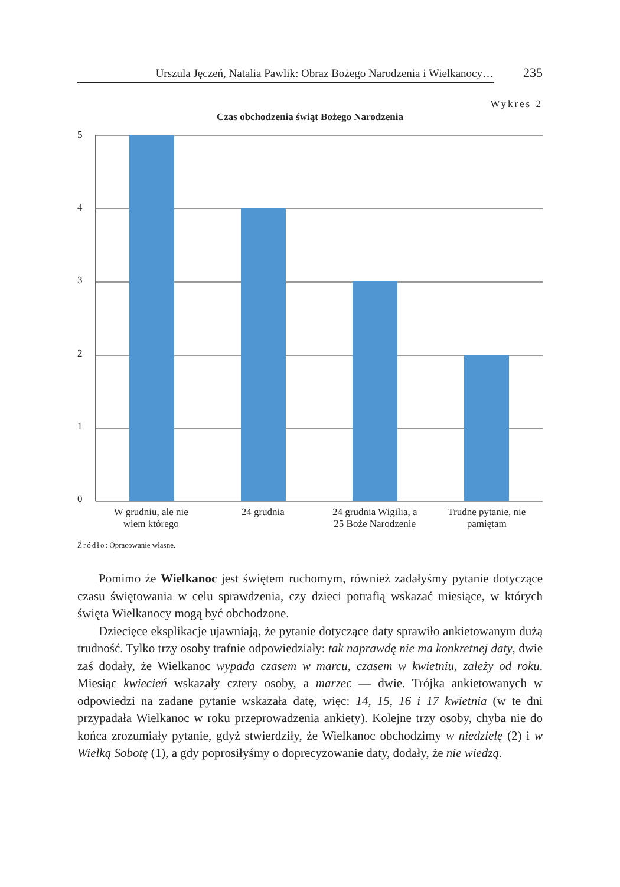Urszula Jęczeń, Natalia Pawlik: Obraz Bożego Narodzenia i Wielkanocy…
235
Wykres 2
Czas obchodzenia świąt Bożego Narodzenia
5
4
3
2
1
0
W grudniu, ale nie
wiem którego
24 grudnia 24 grudnia Wigilia, a
25 Boże Narodzenie
Trudne pytanie, nie
pamiętam
Źródło: Opracowanie własne.
Pomimo że Wielkanoc jest świętem ruchomym, również zadałyśmy pytanie dotyczące czasu świętowania w celu sprawdzenia, czy dzieci potrafią wskazać miesiące, w których święta Wielkanocy mogą być obchodzone.
Dziecięce eksplikacje ujawniają, że pytanie dotyczące daty sprawiło ankietowanym dużą trudność. Tylko trzy osoby trafnie odpowiedziały: tak naprawdę nie ma konkretnej daty, dwie zaś dodały, że Wielkanoc wypada czasem w marcu, czasem w kwietniu, zależy od roku. Miesiąc kwiecień wskazały cztery osoby, a marzec — dwie. Trójka ankietowanych w odpowiedzi na zadane pytanie wskazała datę, więc: 14, 15, 16 i 17 kwietnia (w te dni przypadała Wielkanoc w roku przeprowadzenia ankiety). Kolejne trzy osoby, chyba nie do końca zrozumiały pytanie, gdyż stwierdziły, że Wielkanoc obchodzimy w niedzielę (2) i w Wielką Sobotę (1), a gdy poprosiłyśmy o doprecyzowanie daty, dodały, że nie wiedzą.